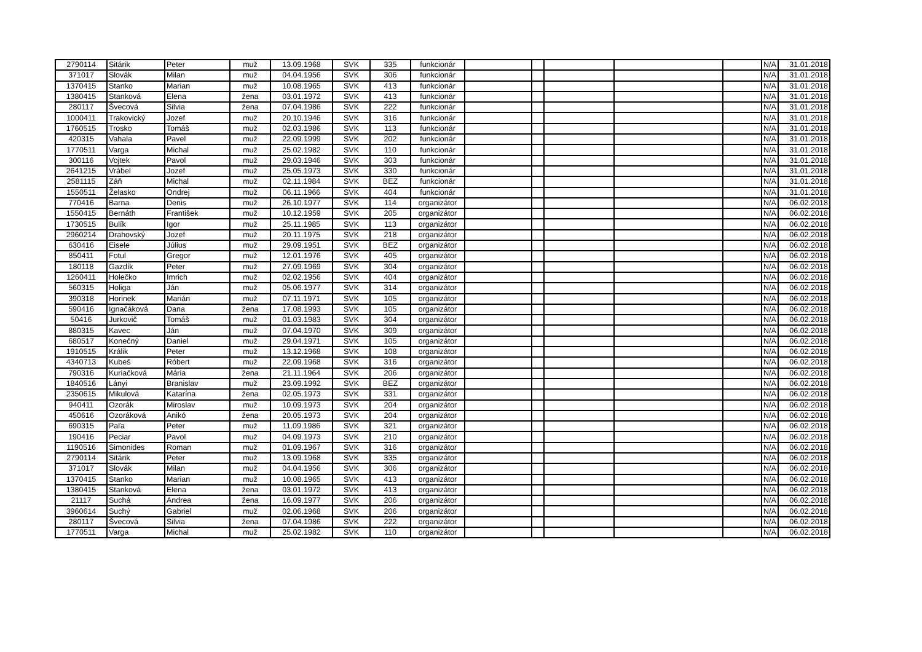| 2790114 | Sitárik | Peter | muž | 13.09.1968 | SVK | 335 | funkcionár | | | | | | N/A | 31.01.2018 |
| 371017 | Slovák | Milan | muž | 04.04.1956 | SVK | 306 | funkcionár | | | | | | N/A | 31.01.2018 |
| 1370415 | Stanko | Marian | muž | 10.08.1965 | SVK | 413 | funkcionár | | | | | | N/A | 31.01.2018 |
| 1380415 | Stanková | Elena | žena | 03.01.1972 | SVK | 413 | funkcionár | | | | | | N/A | 31.01.2018 |
| 280117 | Švecová | Silvia | žena | 07.04.1986 | SVK | 222 | funkcionár | | | | | | N/A | 31.01.2018 |
| 1000411 | Trakovický | Jozef | muž | 20.10.1946 | SVK | 316 | funkcionár | | | | | | N/A | 31.01.2018 |
| 1760515 | Trosko | Tomáš | muž | 02.03.1986 | SVK | 113 | funkcionár | | | | | | N/A | 31.01.2018 |
| 420315 | Vahala | Pavel | muž | 22.09.1999 | SVK | 202 | funkcionár | | | | | | N/A | 31.01.2018 |
| 1770511 | Varga | Michal | muž | 25.02.1982 | SVK | 110 | funkcionár | | | | | | N/A | 31.01.2018 |
| 300116 | Vojtek | Pavol | muž | 29.03.1946 | SVK | 303 | funkcionár | | | | | | N/A | 31.01.2018 |
| 2641215 | Vrábel | Jozef | muž | 25.05.1973 | SVK | 330 | funkcionár | | | | | | N/A | 31.01.2018 |
| 2581115 | Záň | Michal | muž | 02.11.1984 | SVK | BEZ | funkcionár | | | | | | N/A | 31.01.2018 |
| 1550511 | Želasko | Ondrej | muž | 06.11.1966 | SVK | 404 | funkcionár | | | | | | N/A | 31.01.2018 |
| 770416 | Barna | Denis | muž | 26.10.1977 | SVK | 114 | organizátor | | | | | | N/A | 06.02.2018 |
| 1550415 | Bernáth | František | muž | 10.12.1959 | SVK | 205 | organizátor | | | | | | N/A | 06.02.2018 |
| 1730515 | Bulík | Igor | muž | 25.11.1985 | SVK | 113 | organizátor | | | | | | N/A | 06.02.2018 |
| 2960214 | Drahovský | Jozef | muž | 20.11.1975 | SVK | 218 | organizátor | | | | | | N/A | 06.02.2018 |
| 630416 | Eisele | Július | muž | 29.09.1951 | SVK | BEZ | organizátor | | | | | | N/A | 06.02.2018 |
| 850411 | Fotul | Gregor | muž | 12.01.1976 | SVK | 405 | organizátor | | | | | | N/A | 06.02.2018 |
| 180118 | Gazdík | Peter | muž | 27.09.1969 | SVK | 304 | organizátor | | | | | | N/A | 06.02.2018 |
| 1260411 | Holečko | Imrich | muž | 02.02.1956 | SVK | 404 | organizátor | | | | | | N/A | 06.02.2018 |
| 560315 | Holiga | Ján | muž | 05.06.1977 | SVK | 314 | organizátor | | | | | | N/A | 06.02.2018 |
| 390318 | Horinek | Marián | muž | 07.11.1971 | SVK | 105 | organizátor | | | | | | N/A | 06.02.2018 |
| 590416 | Ignačáková | Dana | žena | 17.08.1993 | SVK | 105 | organizátor | | | | | | N/A | 06.02.2018 |
| 50416 | Jurkovič | Tomáš | muž | 01.03.1983 | SVK | 304 | organizátor | | | | | | N/A | 06.02.2018 |
| 880315 | Kavec | Ján | muž | 07.04.1970 | SVK | 309 | organizátor | | | | | | N/A | 06.02.2018 |
| 680517 | Konečný | Daniel | muž | 29.04.1971 | SVK | 105 | organizátor | | | | | | N/A | 06.02.2018 |
| 1910515 | Králik | Peter | muž | 13.12.1968 | SVK | 108 | organizátor | | | | | | N/A | 06.02.2018 |
| 4340713 | Kubeš | Róbert | muž | 22.09.1968 | SVK | 316 | organizátor | | | | | | N/A | 06.02.2018 |
| 790316 | Kuriačková | Mária | žena | 21.11.1964 | SVK | 206 | organizátor | | | | | | N/A | 06.02.2018 |
| 1840516 | Lányi | Branislav | muž | 23.09.1992 | SVK | BEZ | organizátor | | | | | | N/A | 06.02.2018 |
| 2350615 | Mikulová | Katarína | žena | 02.05.1973 | SVK | 331 | organizátor | | | | | | N/A | 06.02.2018 |
| 940411 | Ozorák | Miroslav | muž | 10.09.1973 | SVK | 204 | organizátor | | | | | | N/A | 06.02.2018 |
| 450616 | Ozoráková | Anikó | žena | 20.05.1973 | SVK | 204 | organizátor | | | | | | N/A | 06.02.2018 |
| 690315 | Paľa | Peter | muž | 11.09.1986 | SVK | 321 | organizátor | | | | | | N/A | 06.02.2018 |
| 190416 | Peciar | Pavol | muž | 04.09.1973 | SVK | 210 | organizátor | | | | | | N/A | 06.02.2018 |
| 1190516 | Simonides | Roman | muž | 01.09.1967 | SVK | 316 | organizátor | | | | | | N/A | 06.02.2018 |
| 2790114 | Sitárik | Peter | muž | 13.09.1968 | SVK | 335 | organizátor | | | | | | N/A | 06.02.2018 |
| 371017 | Slovák | Milan | muž | 04.04.1956 | SVK | 306 | organizátor | | | | | | N/A | 06.02.2018 |
| 1370415 | Stanko | Marian | muž | 10.08.1965 | SVK | 413 | organizátor | | | | | | N/A | 06.02.2018 |
| 1380415 | Stanková | Elena | žena | 03.01.1972 | SVK | 413 | organizátor | | | | | | N/A | 06.02.2018 |
| 21117 | Suchá | Andrea | žena | 16.09.1977 | SVK | 206 | organizátor | | | | | | N/A | 06.02.2018 |
| 3960614 | Suchý | Gabriel | muž | 02.06.1968 | SVK | 206 | organizátor | | | | | | N/A | 06.02.2018 |
| 280117 | Švecová | Silvia | žena | 07.04.1986 | SVK | 222 | organizátor | | | | | | N/A | 06.02.2018 |
| 1770511 | Varga | Michal | muž | 25.02.1982 | SVK | 110 | organizátor | | | | | | N/A | 06.02.2018 |